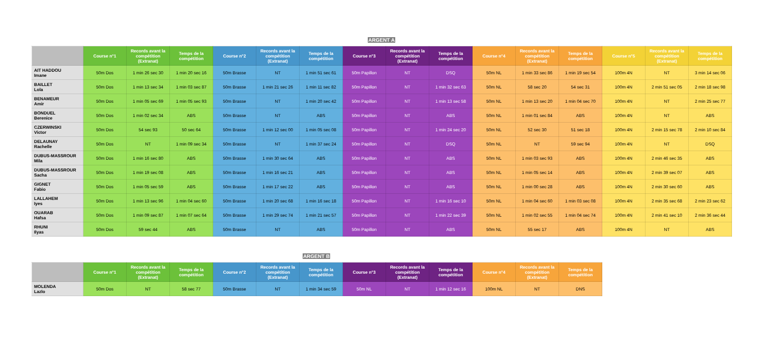ARGENT A
| | Course n°1 | Records avant la compétition (Extranat) | Temps de la compétition | Course n°2 | Records avant la compétition (Extranat) | Temps de la compétition | Course n°3 | Records avant la compétition (Extranat) | Temps de la compétition | Course n°4 | Records avant la compétition (Extranat) | Temps de la compétition | Course n°5 | Records avant la compétition (Extranat) | Temps de la compétition |
| --- | --- | --- | --- | --- | --- | --- | --- | --- | --- | --- | --- | --- | --- | --- | --- |
| AIT HADDOU Imane | 50m Dos | 1 min 26 sec 30 | 1 min 20 sec 16 | 50m Brasse | NT | 1 min 51 sec 61 | 50m Papillon | NT | DSQ | 50m NL | 1 min 33 sec 86 | 1 min 19 sec 54 | 100m 4N | NT | 3 min 14 sec 06 |
| BAILLET Lola | 50m Dos | 1 min 13 sec 34 | 1 min 03 sec 87 | 50m Brasse | 1 min 21 sec 26 | 1 min 11 sec 82 | 50m Papillon | NT | 1 min 32 sec 63 | 50m NL | 58 sec 20 | 54 sec 31 | 100m 4N | 2 min 51 sec 05 | 2 min 18 sec 98 |
| BENAMEUR Amir | 50m Dos | 1 min 05 sec 69 | 1 min 05 sec 93 | 50m Brasse | NT | 1 min 20 sec 42 | 50m Papillon | NT | 1 min 13 sec 58 | 50m NL | 1 min 13 sec 20 | 1 min 04 sec 70 | 100m 4N | NT | 2 min 25 sec 77 |
| BONDUEL Berenice | 50m Dos | 1 min 02 sec 34 | ABS | 50m Brasse | NT | ABS | 50m Papillon | NT | ABS | 50m NL | 1 min 01 sec 84 | ABS | 100m 4N | NT | ABS |
| CZERWINSKI Victor | 50m Dos | 54 sec 93 | 50 sec 64 | 50m Brasse | 1 min 12 sec 00 | 1 min 05 sec 08 | 50m Papillon | NT | 1 min 24 sec 20 | 50m NL | 52 sec 30 | 51 sec 18 | 100m 4N | 2 min 15 sec 78 | 2 min 10 sec 84 |
| DELAUNAY Rachelle | 50m Dos | NT | 1 min 09 sec 34 | 50m Brasse | NT | 1 min 37 sec 24 | 50m Papillon | NT | DSQ | 50m NL | NT | 59 sec 94 | 100m 4N | NT | DSQ |
| DUBUS-MASSROUR Mila | 50m Dos | 1 min 16 sec 80 | ABS | 50m Brasse | 1 min 30 sec 64 | ABS | 50m Papillon | NT | ABS | 50m NL | 1 min 03 sec 93 | ABS | 100m 4N | 2 min 46 sec 35 | ABS |
| DUBUS-MASSROUR Sacha | 50m Dos | 1 min 19 sec 08 | ABS | 50m Brasse | 1 min 16 sec 21 | ABS | 50m Papillon | NT | ABS | 50m NL | 1 min 05 sec 14 | ABS | 100m 4N | 2 min 39 sec 07 | ABS |
| GIGNET Fabio | 50m Dos | 1 min 05 sec 59 | ABS | 50m Brasse | 1 min 17 sec 22 | ABS | 50m Papillon | NT | ABS | 50m NL | 1 min 00 sec 28 | ABS | 100m 4N | 2 min 30 sec 60 | ABS |
| LALLAHEM Iyes | 50m Dos | 1 min 13 sec 96 | 1 min 04 sec 60 | 50m Brasse | 1 min 20 sec 68 | 1 min 16 sec 18 | 50m Papillon | NT | 1 min 16 sec 10 | 50m NL | 1 min 04 sec 60 | 1 min 03 sec 08 | 100m 4N | 2 min 35 sec 68 | 2 min 23 sec 62 |
| OUARAB Hafsa | 50m Dos | 1 min 09 sec 87 | 1 min 07 sec 64 | 50m Brasse | 1 min 29 sec 74 | 1 min 21 sec 57 | 50m Papillon | NT | 1 min 22 sec 39 | 50m NL | 1 min 02 sec 55 | 1 min 04 sec 74 | 100m 4N | 2 min 41 sec 10 | 2 min 36 sec 44 |
| RHUNI Ilyas | 50m Dos | 59 sec 44 | ABS | 50m Brasse | NT | ABS | 50m Papillon | NT | ABS | 50m NL | 55 sec 17 | ABS | 100m 4N | NT | ABS |
ARGENT B
| | Course n°1 | Records avant la compétition (Extranat) | Temps de la compétition | Course n°2 | Records avant la compétition (Extranat) | Temps de la compétition | Course n°3 | Records avant la compétition (Extranat) | Temps de la compétition | Course n°4 | Records avant la compétition (Extranat) | Temps de la compétition |
| --- | --- | --- | --- | --- | --- | --- | --- | --- | --- | --- | --- | --- |
| MOLENDA Lazlo | 50m Dos | NT | 58 sec 77 | 50m Brasse | NT | 1 min 34 sec 59 | 50m NL | NT | 1 min 12 sec 16 | 100m NL | NT | DNS |